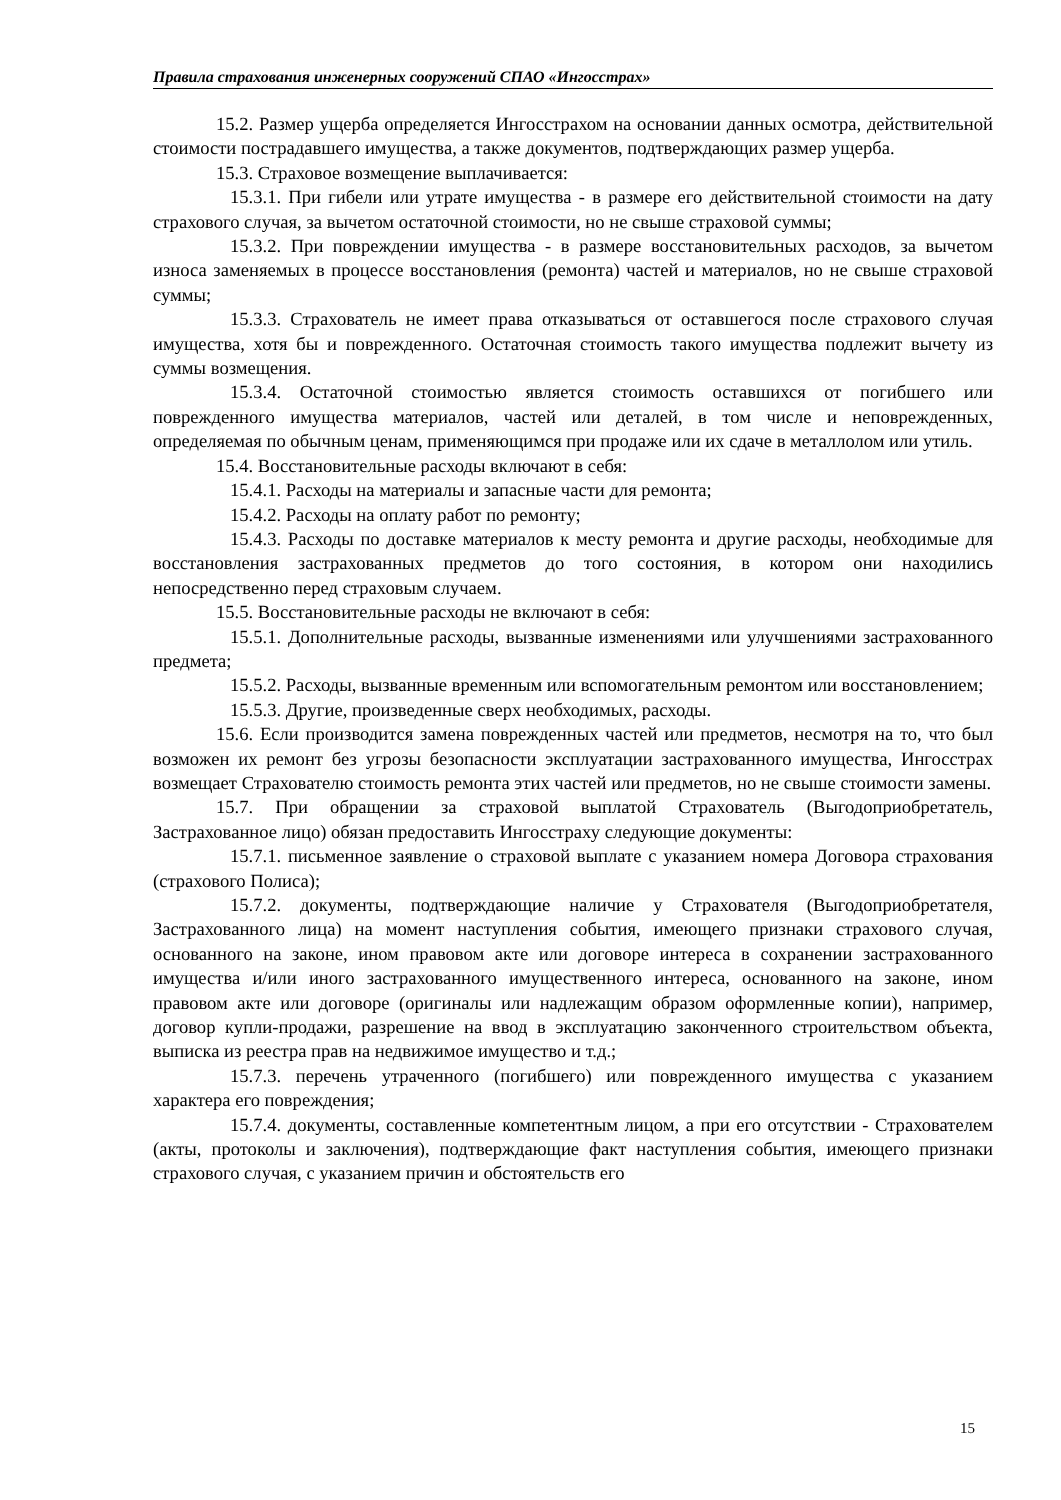Правила страхования инженерных сооружений СПАО «Ингосстрах»
15.2. Размер ущерба определяется Ингосстрахом на основании данных осмотра, действительной стоимости пострадавшего имущества, а также документов, подтверждающих размер ущерба.
15.3. Страховое возмещение выплачивается:
15.3.1. При гибели или утрате имущества - в размере его действительной стоимости на дату страхового случая, за вычетом остаточной стоимости, но не свыше страховой суммы;
15.3.2. При повреждении имущества - в размере восстановительных расходов, за вычетом износа заменяемых в процессе восстановления (ремонта) частей и материалов, но не свыше страховой суммы;
15.3.3. Страхователь не имеет права отказываться от оставшегося после страхового случая имущества, хотя бы и поврежденного. Остаточная стоимость такого имущества подлежит вычету из суммы возмещения.
15.3.4. Остаточной стоимостью является стоимость оставшихся от погибшего или поврежденного имущества материалов, частей или деталей, в том числе и неповрежденных, определяемая по обычным ценам, применяющимся при продаже или их сдаче в металлолом или утиль.
15.4. Восстановительные расходы включают в себя:
15.4.1. Расходы на материалы и запасные части для ремонта;
15.4.2. Расходы на оплату работ по ремонту;
15.4.3. Расходы по доставке материалов к месту ремонта и другие расходы, необходимые для восстановления застрахованных предметов до того состояния, в котором они находились непосредственно перед страховым случаем.
15.5. Восстановительные расходы не включают в себя:
15.5.1. Дополнительные расходы, вызванные изменениями или улучшениями застрахованного предмета;
15.5.2. Расходы, вызванные временным или вспомогательным ремонтом или восстановлением;
15.5.3. Другие, произведенные сверх необходимых, расходы.
15.6. Если производится замена поврежденных частей или предметов, несмотря на то, что был возможен их ремонт без угрозы безопасности эксплуатации застрахованного имущества, Ингосстрах возмещает Страхователю стоимость ремонта этих частей или предметов, но не свыше стоимости замены.
15.7. При обращении за страховой выплатой Страхователь (Выгодоприобретатель, Застрахованное лицо) обязан предоставить Ингосстраху следующие документы:
15.7.1. письменное заявление о страховой выплате с указанием номера Договора страхования (страхового Полиса);
15.7.2. документы, подтверждающие наличие у Страхователя (Выгодоприобретателя, Застрахованного лица) на момент наступления события, имеющего признаки страхового случая, основанного на законе, ином правовом акте или договоре интереса в сохранении застрахованного имущества и/или иного застрахованного имущественного интереса, основанного на законе, ином правовом акте или договоре (оригиналы или надлежащим образом оформленные копии), например, договор купли-продажи, разрешение на ввод в эксплуатацию законченного строительством объекта, выписка из реестра прав на недвижимое имущество и т.д.;
15.7.3. перечень утраченного (погибшего) или поврежденного имущества с указанием характера его повреждения;
15.7.4. документы, составленные компетентным лицом, а при его отсутствии - Страхователем (акты, протоколы и заключения), подтверждающие факт наступления события, имеющего признаки страхового случая, с указанием причин и обстоятельств его
15